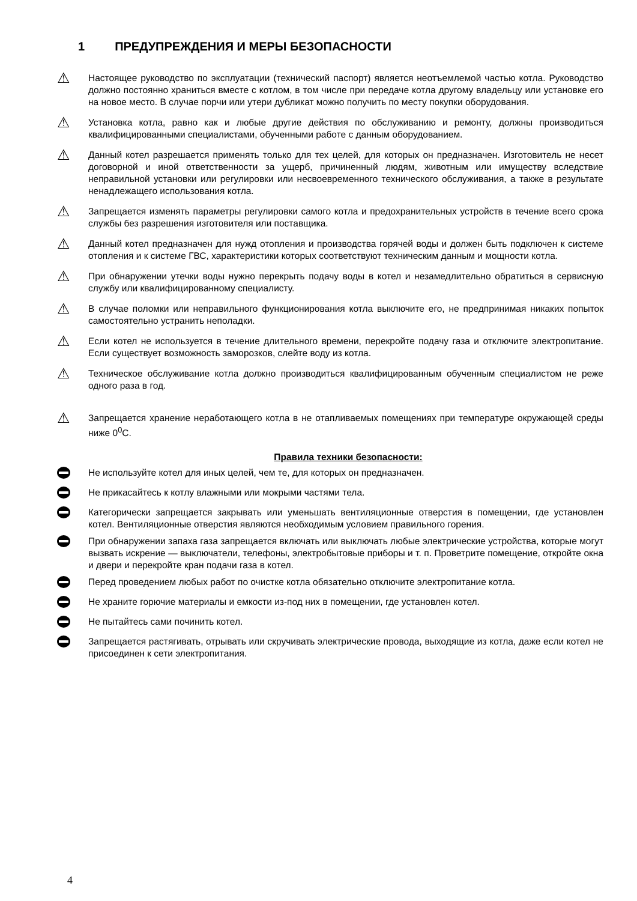1 ПРЕДУПРЕЖДЕНИЯ И МЕРЫ БЕЗОПАСНОСТИ
⚠
Настоящее руководство по эксплуатации (технический паспорт) является неотъемлемой частью котла. Руководство должно постоянно храниться вместе с котлом, в том числе при передаче котла другому владельцу или установке его на новое место. В случае порчи или утери дубликат можно получить по месту покупки оборудования.
⚠
Установка котла, равно как и любые другие действия по обслуживанию и ремонту, должны производиться квалифицированными специалистами, обученными работе с данным оборудованием.
⚠
Данный котел разрешается применять только для тех целей, для которых он предназначен. Изготовитель не несет договорной и иной ответственности за ущерб, причиненный людям, животным или имуществу вследствие неправильной установки или регулировки или несвоевременного технического обслуживания, а также в результате ненадлежащего использования котла.
⚠
Запрещается изменять параметры регулировки самого котла и предохранительных устройств в течение всего срока службы без разрешения изготовителя или поставщика.
⚠
Данный котел предназначен для нужд отопления и производства горячей воды и должен быть подключен к системе отопления и к системе ГВС, характеристики которых соответствуют техническим данным и мощности котла.
⚠
При обнаружении утечки воды нужно перекрыть подачу воды в котел и незамедлительно обратиться в сервисную службу или квалифицированному специалисту.
⚠
В случае поломки или неправильного функционирования котла выключите его, не предпринимая никаких попыток самостоятельно устранить неполадки.
⚠
Если котел не используется в течение длительного времени, перекройте подачу газа и отключите электропитание. Если существует возможность заморозков, слейте воду из котла.
⚠
Техническое обслуживание котла должно производиться квалифицированным обученным специалистом не реже одного раза в год.
⚠
Запрещается хранение неработающего котла в не отапливаемых помещениях при температуре окружающей среды ниже 0<sup>0</sup>С.
Правила техники безопасности:
Не используйте котел для иных целей, чем те, для которых он предназначен.
Не прикасайтесь к котлу влажными или мокрыми частями тела.
Категорически запрещается закрывать или уменьшать вентиляционные отверстия в помещении, где установлен котел. Вентиляционные отверстия являются необходимым условием правильного горения.
При обнаружении запаха газа запрещается включать или выключать любые электрические устройства, которые могут вызвать искрение — выключатели, телефоны, электробытовые приборы и т. п. Проветрите помещение, откройте окна и двери и перекройте кран подачи газа в котел.
Перед проведением любых работ по очистке котла обязательно отключите электропитание котла.
Не храните горючие материалы и емкости из-под них в помещении, где установлен котел.
Не пытайтесь сами починить котел.
Запрещается растягивать, отрывать или скручивать электрические провода, выходящие из котла, даже если котел не присоединен к сети электропитания.
4